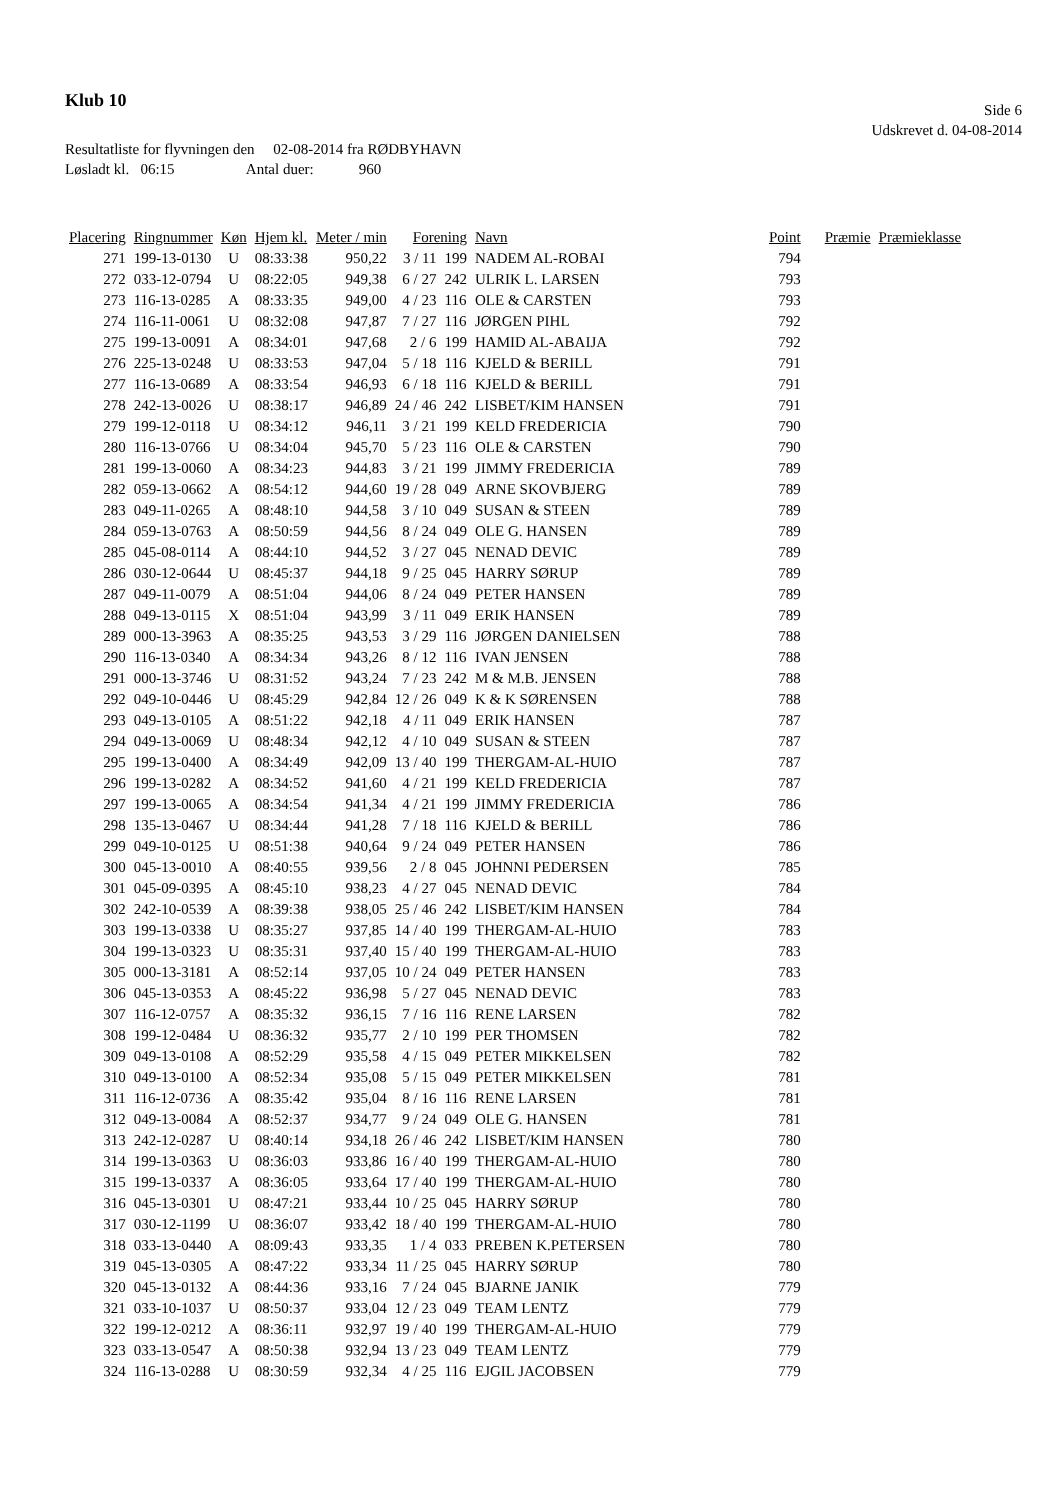Klub 10
Side 6
Udskrevet d. 04-08-2014
Resultatliste for flyvningen den 02-08-2014 fra RØDBYHAVN
Løsladt kl. 06:15 Antal duer: 960
| Placering | Ringnummer | Køn | Hjem kl. | Meter / min | Forening | | Navn | Point | Præmie | Præmieklasse |
| --- | --- | --- | --- | --- | --- | --- | --- | --- | --- | --- |
| 271 | 199-13-0130 | U | 08:33:38 | 950,22 | 3 / 11 | 199 | NADEM AL-ROBAI | 794 | | |
| 272 | 033-12-0794 | U | 08:22:05 | 949,38 | 6 / 27 | 242 | ULRIK L. LARSEN | 793 | | |
| 273 | 116-13-0285 | A | 08:33:35 | 949,00 | 4 / 23 | 116 | OLE & CARSTEN | 793 | | |
| 274 | 116-11-0061 | U | 08:32:08 | 947,87 | 7 / 27 | 116 | JØRGEN PIHL | 792 | | |
| 275 | 199-13-0091 | A | 08:34:01 | 947,68 | 2 / 6 | 199 | HAMID AL-ABAIJA | 792 | | |
| 276 | 225-13-0248 | U | 08:33:53 | 947,04 | 5 / 18 | 116 | KJELD & BERILL | 791 | | |
| 277 | 116-13-0689 | A | 08:33:54 | 946,93 | 6 / 18 | 116 | KJELD & BERILL | 791 | | |
| 278 | 242-13-0026 | U | 08:38:17 | 946,89 | 24 / 46 | 242 | LISBET/KIM HANSEN | 791 | | |
| 279 | 199-12-0118 | U | 08:34:12 | 946,11 | 3 / 21 | 199 | KELD FREDERICIA | 790 | | |
| 280 | 116-13-0766 | U | 08:34:04 | 945,70 | 5 / 23 | 116 | OLE & CARSTEN | 790 | | |
| 281 | 199-13-0060 | A | 08:34:23 | 944,83 | 3 / 21 | 199 | JIMMY FREDERICIA | 789 | | |
| 282 | 059-13-0662 | A | 08:54:12 | 944,60 | 19 / 28 | 049 | ARNE SKOVBJERG | 789 | | |
| 283 | 049-11-0265 | A | 08:48:10 | 944,58 | 3 / 10 | 049 | SUSAN & STEEN | 789 | | |
| 284 | 059-13-0763 | A | 08:50:59 | 944,56 | 8 / 24 | 049 | OLE G. HANSEN | 789 | | |
| 285 | 045-08-0114 | A | 08:44:10 | 944,52 | 3 / 27 | 045 | NENAD DEVIC | 789 | | |
| 286 | 030-12-0644 | U | 08:45:37 | 944,18 | 9 / 25 | 045 | HARRY SØRUP | 789 | | |
| 287 | 049-11-0079 | A | 08:51:04 | 944,06 | 8 / 24 | 049 | PETER HANSEN | 789 | | |
| 288 | 049-13-0115 | X | 08:51:04 | 943,99 | 3 / 11 | 049 | ERIK HANSEN | 789 | | |
| 289 | 000-13-3963 | A | 08:35:25 | 943,53 | 3 / 29 | 116 | JØRGEN DANIELSEN | 788 | | |
| 290 | 116-13-0340 | A | 08:34:34 | 943,26 | 8 / 12 | 116 | IVAN JENSEN | 788 | | |
| 291 | 000-13-3746 | U | 08:31:52 | 943,24 | 7 / 23 | 242 | M & M.B. JENSEN | 788 | | |
| 292 | 049-10-0446 | U | 08:45:29 | 942,84 | 12 / 26 | 049 | K & K SØRENSEN | 788 | | |
| 293 | 049-13-0105 | A | 08:51:22 | 942,18 | 4 / 11 | 049 | ERIK HANSEN | 787 | | |
| 294 | 049-13-0069 | U | 08:48:34 | 942,12 | 4 / 10 | 049 | SUSAN & STEEN | 787 | | |
| 295 | 199-13-0400 | A | 08:34:49 | 942,09 | 13 / 40 | 199 | THERGAM-AL-HUIO | 787 | | |
| 296 | 199-13-0282 | A | 08:34:52 | 941,60 | 4 / 21 | 199 | KELD FREDERICIA | 787 | | |
| 297 | 199-13-0065 | A | 08:34:54 | 941,34 | 4 / 21 | 199 | JIMMY FREDERICIA | 786 | | |
| 298 | 135-13-0467 | U | 08:34:44 | 941,28 | 7 / 18 | 116 | KJELD & BERILL | 786 | | |
| 299 | 049-10-0125 | U | 08:51:38 | 940,64 | 9 / 24 | 049 | PETER HANSEN | 786 | | |
| 300 | 045-13-0010 | A | 08:40:55 | 939,56 | 2 / 8 | 045 | JOHNNI PEDERSEN | 785 | | |
| 301 | 045-09-0395 | A | 08:45:10 | 938,23 | 4 / 27 | 045 | NENAD DEVIC | 784 | | |
| 302 | 242-10-0539 | A | 08:39:38 | 938,05 | 25 / 46 | 242 | LISBET/KIM HANSEN | 784 | | |
| 303 | 199-13-0338 | U | 08:35:27 | 937,85 | 14 / 40 | 199 | THERGAM-AL-HUIO | 783 | | |
| 304 | 199-13-0323 | U | 08:35:31 | 937,40 | 15 / 40 | 199 | THERGAM-AL-HUIO | 783 | | |
| 305 | 000-13-3181 | A | 08:52:14 | 937,05 | 10 / 24 | 049 | PETER HANSEN | 783 | | |
| 306 | 045-13-0353 | A | 08:45:22 | 936,98 | 5 / 27 | 045 | NENAD DEVIC | 783 | | |
| 307 | 116-12-0757 | A | 08:35:32 | 936,15 | 7 / 16 | 116 | RENE LARSEN | 782 | | |
| 308 | 199-12-0484 | U | 08:36:32 | 935,77 | 2 / 10 | 199 | PER THOMSEN | 782 | | |
| 309 | 049-13-0108 | A | 08:52:29 | 935,58 | 4 / 15 | 049 | PETER MIKKELSEN | 782 | | |
| 310 | 049-13-0100 | A | 08:52:34 | 935,08 | 5 / 15 | 049 | PETER MIKKELSEN | 781 | | |
| 311 | 116-12-0736 | A | 08:35:42 | 935,04 | 8 / 16 | 116 | RENE LARSEN | 781 | | |
| 312 | 049-13-0084 | A | 08:52:37 | 934,77 | 9 / 24 | 049 | OLE G. HANSEN | 781 | | |
| 313 | 242-12-0287 | U | 08:40:14 | 934,18 | 26 / 46 | 242 | LISBET/KIM HANSEN | 780 | | |
| 314 | 199-13-0363 | U | 08:36:03 | 933,86 | 16 / 40 | 199 | THERGAM-AL-HUIO | 780 | | |
| 315 | 199-13-0337 | A | 08:36:05 | 933,64 | 17 / 40 | 199 | THERGAM-AL-HUIO | 780 | | |
| 316 | 045-13-0301 | U | 08:47:21 | 933,44 | 10 / 25 | 045 | HARRY SØRUP | 780 | | |
| 317 | 030-12-1199 | U | 08:36:07 | 933,42 | 18 / 40 | 199 | THERGAM-AL-HUIO | 780 | | |
| 318 | 033-13-0440 | A | 08:09:43 | 933,35 | 1 / 4 | 033 | PREBEN K.PETERSEN | 780 | | |
| 319 | 045-13-0305 | A | 08:47:22 | 933,34 | 11 / 25 | 045 | HARRY SØRUP | 780 | | |
| 320 | 045-13-0132 | A | 08:44:36 | 933,16 | 7 / 24 | 045 | BJARNE JANIK | 779 | | |
| 321 | 033-10-1037 | U | 08:50:37 | 933,04 | 12 / 23 | 049 | TEAM LENTZ | 779 | | |
| 322 | 199-12-0212 | A | 08:36:11 | 932,97 | 19 / 40 | 199 | THERGAM-AL-HUIO | 779 | | |
| 323 | 033-13-0547 | A | 08:50:38 | 932,94 | 13 / 23 | 049 | TEAM LENTZ | 779 | | |
| 324 | 116-13-0288 | U | 08:30:59 | 932,34 | 4 / 25 | 116 | EJGIL JACOBSEN | 779 | | |